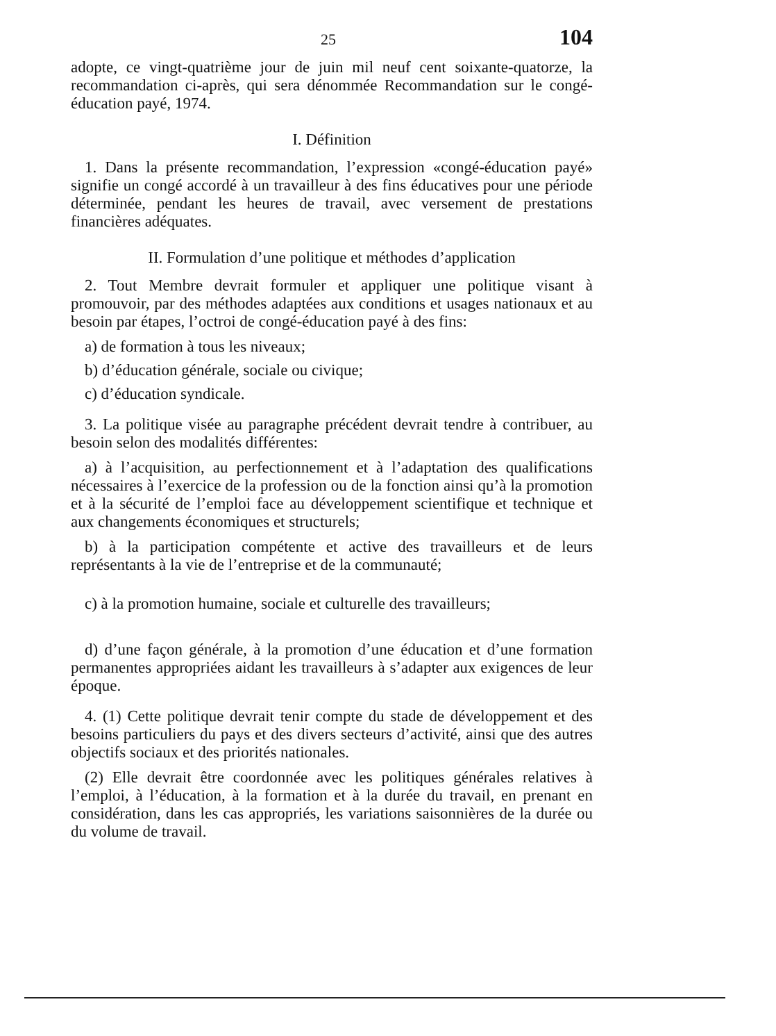25 104
adopte, ce vingt-quatrième jour de juin mil neuf cent soixante-quatorze, la recommandation ci-après, qui sera dénommée Recommandation sur le congé-éducation payé, 1974.
I. Définition
1. Dans la présente recommandation, l’expression «congé-éducation payé» signifie un congé accordé à un travailleur à des fins éducatives pour une période déterminée, pendant les heures de travail, avec versement de prestations financières adéquates.
II. Formulation d’une politique et méthodes d’application
2. Tout Membre devrait formuler et appliquer une politique visant à promouvoir, par des méthodes adaptées aux conditions et usages nationaux et au besoin par étapes, l’octroi de congé-éducation payé à des fins:
a) de formation à tous les niveaux;
b) d’éducation générale, sociale ou civique;
c) d’éducation syndicale.
3. La politique visée au paragraphe précédent devrait tendre à contribuer, au besoin selon des modalités différentes:
a) à l’acquisition, au perfectionnement et à l’adaptation des qualifications nécessaires à l’exercice de la profession ou de la fonction ainsi qu’à la promotion et à la sécurité de l’emploi face au développement scientifique et technique et aux changements économiques et structurels;
b) à la participation compétente et active des travailleurs et de leurs représentants à la vie de l’entreprise et de la communauté;
c) à la promotion humaine, sociale et culturelle des travailleurs;
d) d’une façon générale, à la promotion d’une éducation et d’une formation permanentes appropriées aidant les travailleurs à s’adapter aux exigences de leur époque.
4. (1) Cette politique devrait tenir compte du stade de développement et des besoins particuliers du pays et des divers secteurs d’activité, ainsi que des autres objectifs sociaux et des priorités nationales.
(2) Elle devrait être coordonnée avec les politiques générales relatives à l’emploi, à l’éducation, à la formation et à la durée du travail, en prenant en considération, dans les cas appropriés, les variations saisonnières de la durée ou du volume de travail.